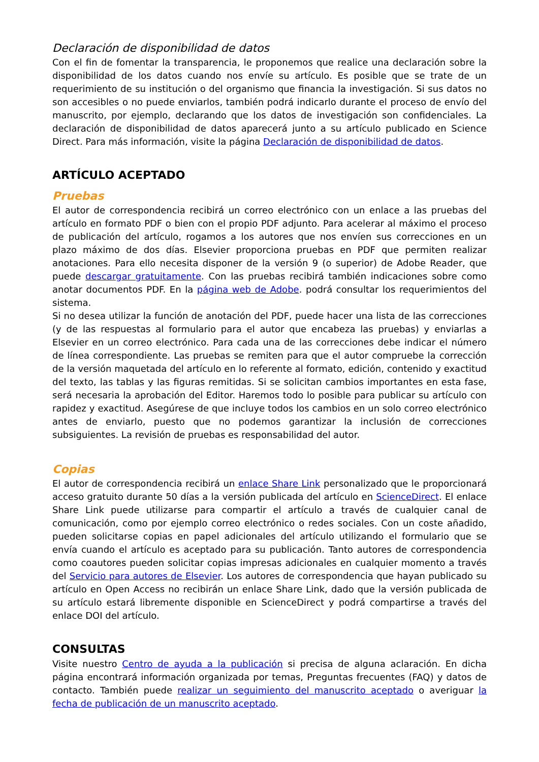Declaración de disponibilidad de datos
Con el fin de fomentar la transparencia, le proponemos que realice una declaración sobre la disponibilidad de los datos cuando nos envíe su artículo. Es posible que se trate de un requerimiento de su institución o del organismo que financia la investigación. Si sus datos no son accesibles o no puede enviarlos, también podrá indicarlo durante el proceso de envío del manuscrito, por ejemplo, declarando que los datos de investigación son confidenciales. La declaración de disponibilidad de datos aparecerá junto a su artículo publicado en Science Direct. Para más información, visite la página Declaración de disponibilidad de datos.
ARTÍCULO ACEPTADO
Pruebas
El autor de correspondencia recibirá un correo electrónico con un enlace a las pruebas del artículo en formato PDF o bien con el propio PDF adjunto. Para acelerar al máximo el proceso de publicación del artículo, rogamos a los autores que nos envíen sus correcciones en un plazo máximo de dos días. Elsevier proporciona pruebas en PDF que permiten realizar anotaciones. Para ello necesita disponer de la versión 9 (o superior) de Adobe Reader, que puede descargar gratuitamente. Con las pruebas recibirá también indicaciones sobre como anotar documentos PDF. En la página web de Adobe. podrá consultar los requerimientos del sistema.
Si no desea utilizar la función de anotación del PDF, puede hacer una lista de las correcciones (y de las respuestas al formulario para el autor que encabeza las pruebas) y enviarlas a Elsevier en un correo electrónico. Para cada una de las correcciones debe indicar el número de línea correspondiente. Las pruebas se remiten para que el autor compruebe la corrección de la versión maquetada del artículo en lo referente al formato, edición, contenido y exactitud del texto, las tablas y las figuras remitidas. Si se solicitan cambios importantes en esta fase, será necesaria la aprobación del Editor. Haremos todo lo posible para publicar su artículo con rapidez y exactitud. Asegúrese de que incluye todos los cambios en un solo correo electrónico antes de enviarlo, puesto que no podemos garantizar la inclusión de correcciones subsiguientes. La revisión de pruebas es responsabilidad del autor.
Copias
El autor de correspondencia recibirá un enlace Share Link personalizado que le proporcionará acceso gratuito durante 50 días a la versión publicada del artículo en ScienceDirect. El enlace Share Link puede utilizarse para compartir el artículo a través de cualquier canal de comunicación, como por ejemplo correo electrónico o redes sociales. Con un coste añadido, pueden solicitarse copias en papel adicionales del artículo utilizando el formulario que se envía cuando el artículo es aceptado para su publicación. Tanto autores de correspondencia como coautores pueden solicitar copias impresas adicionales en cualquier momento a través del Servicio para autores de Elsevier. Los autores de correspondencia que hayan publicado su artículo en Open Access no recibirán un enlace Share Link, dado que la versión publicada de su artículo estará libremente disponible en ScienceDirect y podrá compartirse a través del enlace DOI del artículo.
CONSULTAS
Visite nuestro Centro de ayuda a la publicación si precisa de alguna aclaración. En dicha página encontrará información organizada por temas, Preguntas frecuentes (FAQ) y datos de contacto. También puede realizar un seguimiento del manuscrito aceptado o averiguar la fecha de publicación de un manuscrito aceptado.